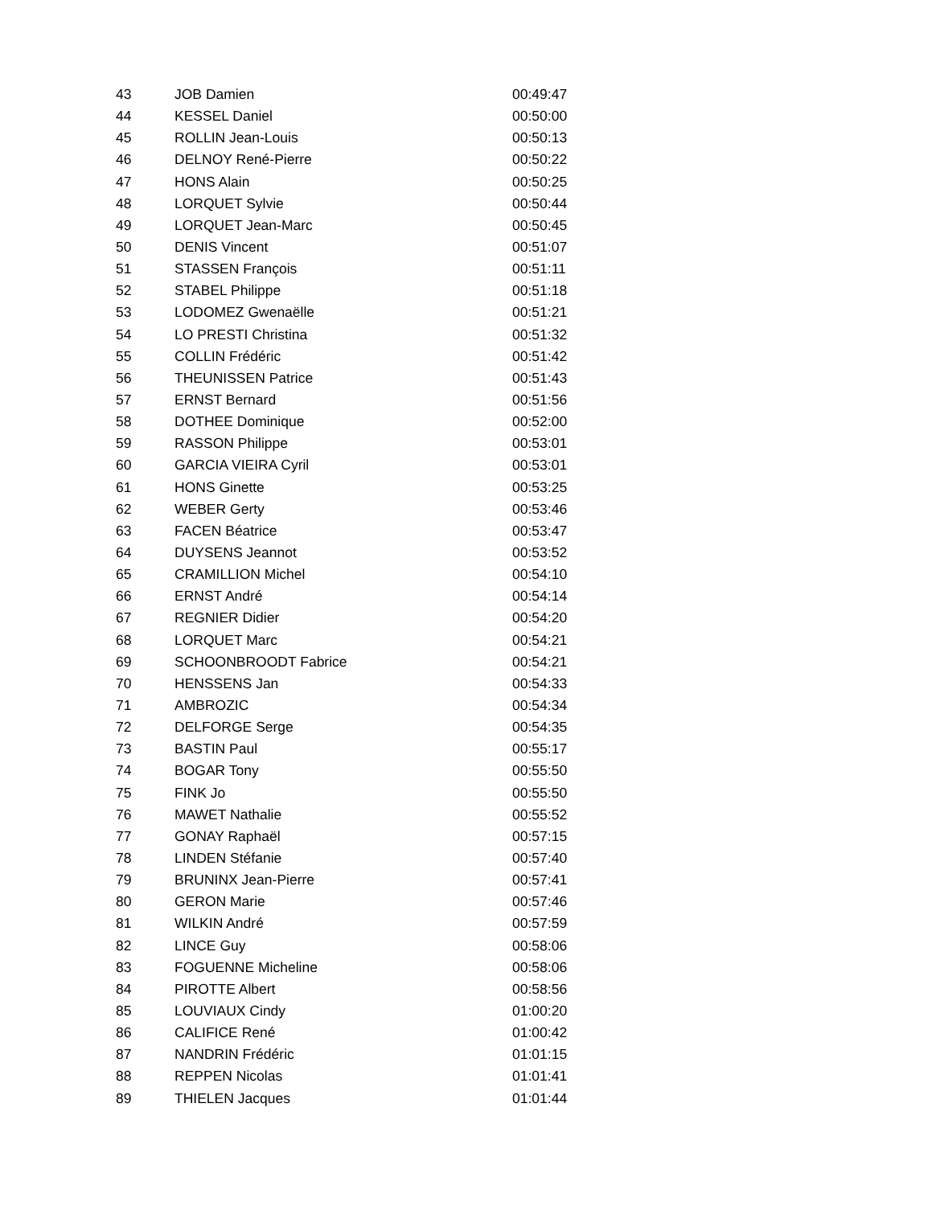| 43 | JOB Damien | 00:49:47 |
| 44 | KESSEL Daniel | 00:50:00 |
| 45 | ROLLIN Jean-Louis | 00:50:13 |
| 46 | DELNOY René-Pierre | 00:50:22 |
| 47 | HONS Alain | 00:50:25 |
| 48 | LORQUET Sylvie | 00:50:44 |
| 49 | LORQUET Jean-Marc | 00:50:45 |
| 50 | DENIS Vincent | 00:51:07 |
| 51 | STASSEN François | 00:51:11 |
| 52 | STABEL Philippe | 00:51:18 |
| 53 | LODOMEZ Gwenaëlle | 00:51:21 |
| 54 | LO PRESTI Christina | 00:51:32 |
| 55 | COLLIN Frédéric | 00:51:42 |
| 56 | THEUNISSEN Patrice | 00:51:43 |
| 57 | ERNST Bernard | 00:51:56 |
| 58 | DOTHEE Dominique | 00:52:00 |
| 59 | RASSON Philippe | 00:53:01 |
| 60 | GARCIA VIEIRA Cyril | 00:53:01 |
| 61 | HONS Ginette | 00:53:25 |
| 62 | WEBER Gerty | 00:53:46 |
| 63 | FACEN Béatrice | 00:53:47 |
| 64 | DUYSENS Jeannot | 00:53:52 |
| 65 | CRAMILLION Michel | 00:54:10 |
| 66 | ERNST André | 00:54:14 |
| 67 | REGNIER Didier | 00:54:20 |
| 68 | LORQUET Marc | 00:54:21 |
| 69 | SCHOONBROODT Fabrice | 00:54:21 |
| 70 | HENSSENS Jan | 00:54:33 |
| 71 | AMBROZIC | 00:54:34 |
| 72 | DELFORGE Serge | 00:54:35 |
| 73 | BASTIN Paul | 00:55:17 |
| 74 | BOGAR Tony | 00:55:50 |
| 75 | FINK Jo | 00:55:50 |
| 76 | MAWET Nathalie | 00:55:52 |
| 77 | GONAY Raphaël | 00:57:15 |
| 78 | LINDEN Stéfanie | 00:57:40 |
| 79 | BRUNINX Jean-Pierre | 00:57:41 |
| 80 | GERON Marie | 00:57:46 |
| 81 | WILKIN André | 00:57:59 |
| 82 | LINCE Guy | 00:58:06 |
| 83 | FOGUENNE Micheline | 00:58:06 |
| 84 | PIROTTE Albert | 00:58:56 |
| 85 | LOUVIAUX Cindy | 01:00:20 |
| 86 | CALIFICE René | 01:00:42 |
| 87 | NANDRIN Frédéric | 01:01:15 |
| 88 | REPPEN Nicolas | 01:01:41 |
| 89 | THIELEN Jacques | 01:01:44 |